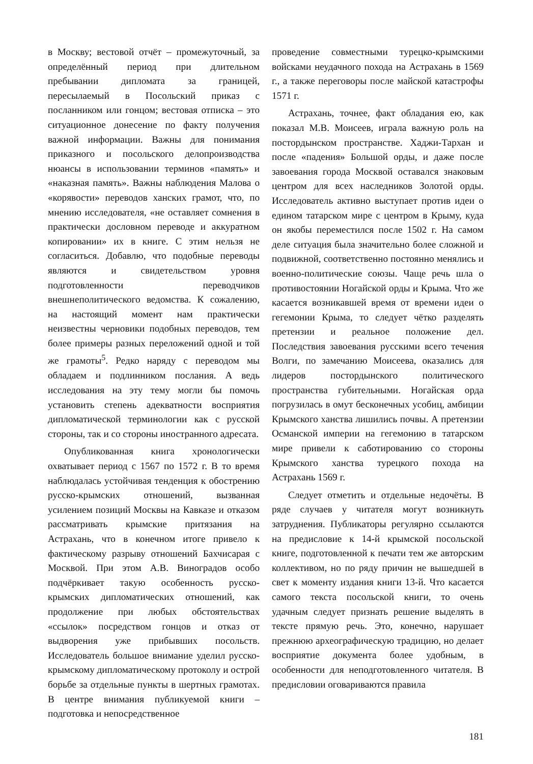в Москву; вестовой отчёт – промежуточный, за определённый период при длительном пребывании дипломата за границей, пересылаемый в Посольский приказ с посланником или гонцом; вестовая отписка – это ситуационное донесение по факту получения важной информации. Важны для понимания приказного и посольского делопроизводства нюансы в использовании терминов «память» и «наказная память». Важны наблюдения Малова о «корявости» переводов ханских грамот, что, по мнению исследователя, «не оставляет сомнения в практически дословном переводе и аккуратном копировании» их в книге. С этим нельзя не согласиться. Добавлю, что подобные переводы являются и свидетельством уровня подготовленности переводчиков внешнеполитического ведомства. К сожалению, на настоящий момент нам практически неизвестны черновики подобных переводов, тем более примеры разных переложений одной и той же грамоты<sup>5</sup>. Редко наряду с переводом мы обладаем и подлинником послания. А ведь исследования на эту тему могли бы помочь установить степень адекватности восприятия дипломатической терминологии как с русской стороны, так и со стороны иностранного адресата.
Опубликованная книга хронологически охватывает период с 1567 по 1572 г. В то время наблюдалась устойчивая тенденция к обострению русско-крымских отношений, вызванная усилением позиций Москвы на Кавказе и отказом рассматривать крымские притязания на Астрахань, что в конечном итоге привело к фактическому разрыву отношений Бахчисарая с Москвой. При этом А.В. Виноградов особо подчёркивает такую особенность русско-крымских дипломатических отношений, как продолжение при любых обстоятельствах «ссылок» посредством гонцов и отказ от выдворения уже прибывших посольств. Исследователь большое внимание уделил русско-крымскому дипломатическому протоколу и острой борьбе за отдельные пункты в шертных грамотах. В центре внимания публикуемой книги – подготовка и непосредственное
проведение совместными турецко-крымскими войсками неудачного похода на Астрахань в 1569 г., а также переговоры после майской катастрофы 1571 г.
Астрахань, точнее, факт обладания ею, как показал М.В. Моисеев, играла важную роль на постордынском пространстве. Хаджи-Тархан и после «падения» Большой орды, и даже после завоевания города Москвой оставался знаковым центром для всех наследников Золотой орды. Исследователь активно выступает против идеи о едином татарском мире с центром в Крыму, куда он якобы переместился после 1502 г. На самом деле ситуация была значительно более сложной и подвижной, соответственно постоянно менялись и военно-политические союзы. Чаще речь шла о противостоянии Ногайской орды и Крыма. Что же касается возникавшей время от времени идеи о гегемонии Крыма, то следует чётко разделять претензии и реальное положение дел. Последствия завоевания русскими всего течения Волги, по замечанию Моисеева, оказались для лидеров постордынского политического пространства губительными. Ногайская орда погрузилась в омут бесконечных усобиц, амбиции Крымского ханства лишились почвы. А претензии Османской империи на гегемонию в татарском мире привели к саботированию со стороны Крымского ханства турецкого похода на Астрахань 1569 г.
Следует отметить и отдельные недочёты. В ряде случаев у читателя могут возникнуть затруднения. Публикаторы регулярно ссылаются на предисловие к 14-й крымской посольской книге, подготовленной к печати тем же авторским коллективом, но по ряду причин не вышедшей в свет к моменту издания книги 13-й. Что касается самого текста посольской книги, то очень удачным следует признать решение выделять в тексте прямую речь. Это, конечно, нарушает прежнюю археографическую традицию, но делает восприятие документа более удобным, в особенности для неподготовленного читателя. В предисловии оговариваются правила
181